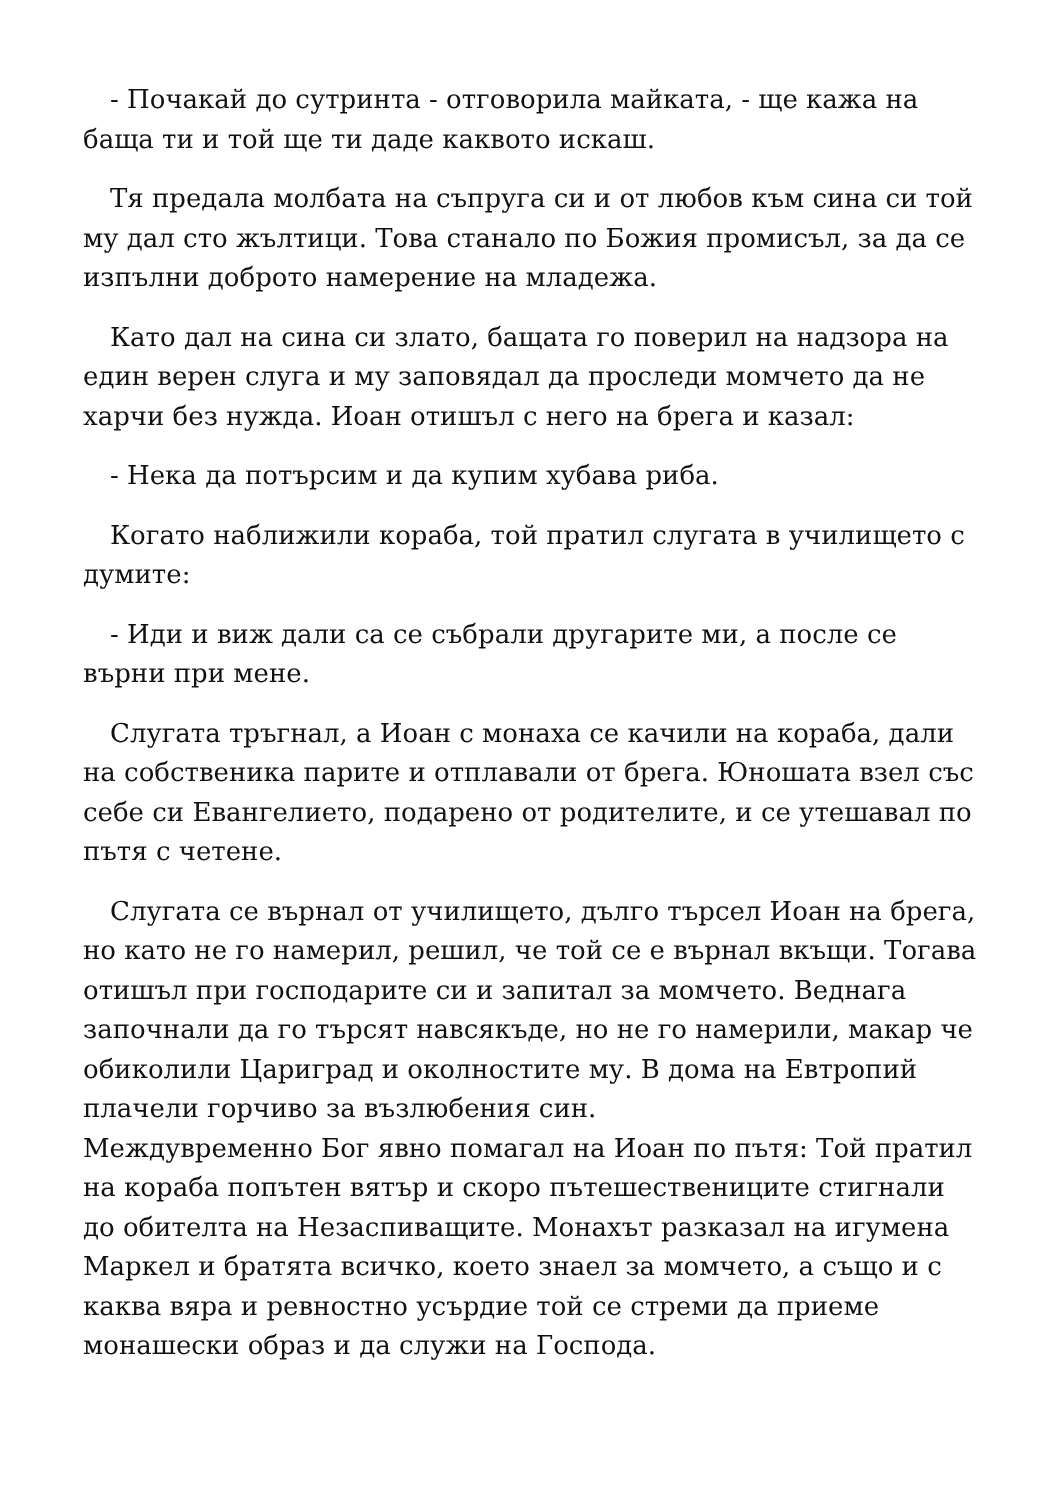- Почакай до сутринта - отговорила майката, - ще кажа на баща ти и той ще ти даде каквото искаш.
Тя предала молбата на съпруга си и от любов към сина си той му дал сто жълтици. Това станало по Божия промисъл, за да се изпълни доброто намерение на младежа.
Като дал на сина си злато, бащата го поверил на надзора на един верен слуга и му заповядал да проследи момчето да не харчи без нужда. Иоан отишъл с него на брега и казал:
- Нека да потърсим и да купим хубава риба.
Когато наближили кораба, той пратил слугата в училището с думите:
- Иди и виж дали са се събрали другарите ми, а после се върни при мене.
Слугата тръгнал, а Иоан с монаха се качили на кораба, дали на собственика парите и отплавали от брега. Юношата взел със себе си Евангелието, подарено от родителите, и се утешавал по пътя с четене.
Слугата се върнал от училището, дълго търсел Иоан на брега, но като не го намерил, решил, че той се е върнал вкъщи. Тогава отишъл при господарите си и запитал за момчето. Веднага започнали да го търсят навсякъде, но не го намерили, макар че обиколили Цариград и околностите му. В дома на Евтропий плачели горчиво за възлюбения син.
Междувременно Бог явно помагал на Иоан по пътя: Той пратил на кораба попътен вятър и скоро пътешествениците стигнали до обителта на Незаспиващите. Монахът разказал на игумена Маркел и братята всичко, което знаел за момчето, а също и с каква вяра и ревностно усърдие той се стреми да приеме монашески образ и да служи на Господа.